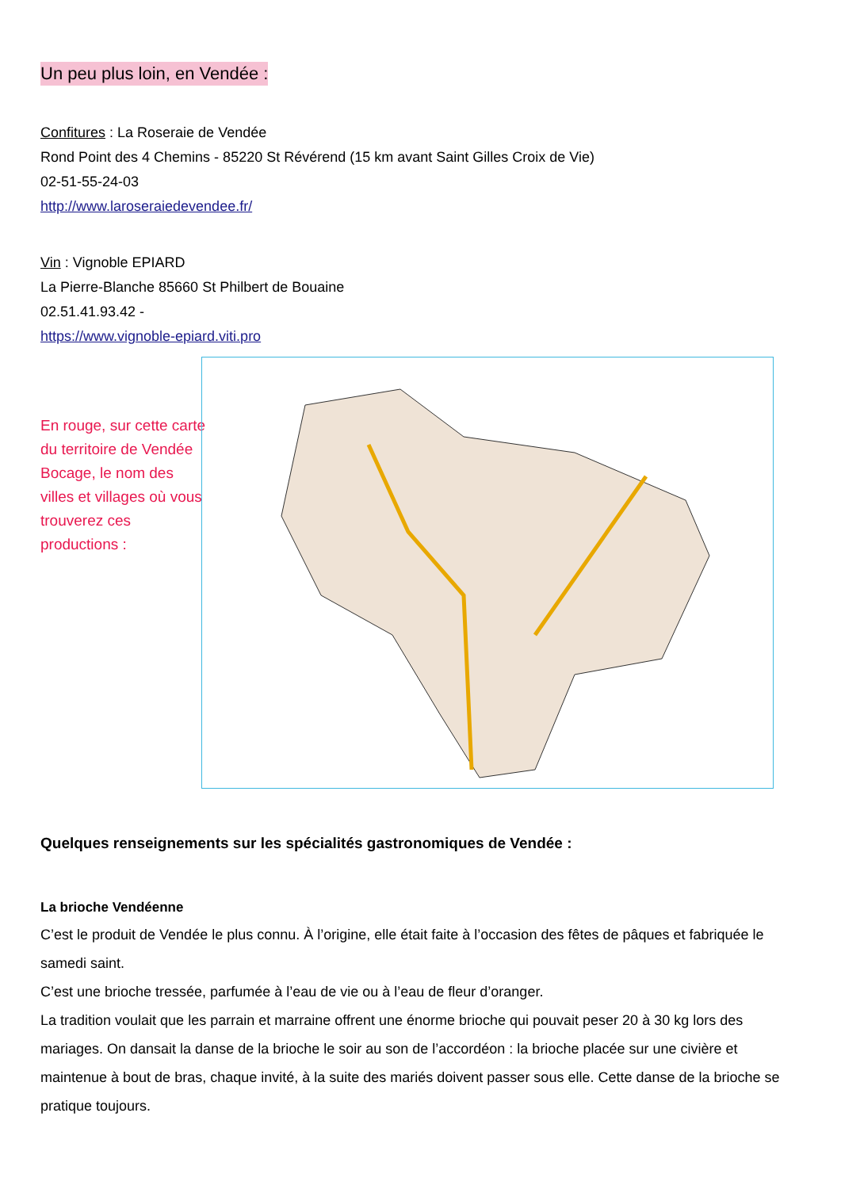Un peu plus loin, en Vendée :
Confitures : La Roseraie de Vendée
Rond Point des 4 Chemins - 85220 St Révérend (15 km avant Saint Gilles Croix de Vie)
02-51-55-24-03
http://www.laroseraiedevendee.fr/
Vin : Vignoble EPIARD
La Pierre-Blanche 85660 St Philbert de Bouaine
02.51.41.93.42 -
https://www.vignoble-epiard.viti.pro
En rouge, sur cette carte du territoire de Vendée Bocage, le nom des villes et villages où vous trouverez ces productions :
Quelques renseignements sur les spécialités gastronomiques de Vendée :
La brioche Vendéenne
C’est le produit de Vendée le plus connu. À l’origine, elle était faite à l’occasion des fêtes de pâques et fabriquée le samedi saint.
C’est une brioche tressée, parfumée à l’eau de vie ou à l’eau de fleur d’oranger.
La tradition voulait que les parrain et marraine offrent une énorme brioche qui pouvait peser 20 à 30 kg lors des mariages. On dansait la danse de la brioche le soir au son de l’accordéon : la brioche placée sur une civière et maintenue à bout de bras, chaque invité, à la suite des mariés doivent passer sous elle. Cette danse de la brioche se pratique toujours.